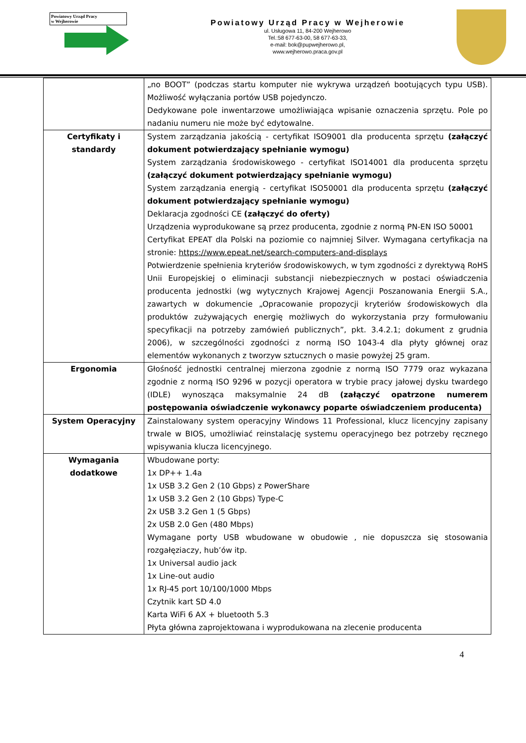Powiatowy Urząd Pracy
w Wejherowie
Powiatowy Urząd Pracy w Wejherowie
ul. Usługowa 11, 84-200 Wejherowo
Tel.:58 677-63-00, 58 677-63-33,
e-mail: bok@pupwejherowo.pl,
www.wejherowo.praca.gov.pl
| | „no BOOT” (podczas startu komputer nie wykrywa urządzeń bootujących typu USB). Możliwość wyłączania portów USB pojedynczo. Dedykowane pole inwentarzowe umożliwiająca wpisanie oznaczenia sprzętu. Pole po nadaniu numeru nie może być edytowalne. |
| Certyfikaty i standardy | System zarządzania jakością - certyfikat ISO9001 dla producenta sprzętu (załączyć dokument potwierdzający spełnianie wymogu) System zarządzania środowiskowego - certyfikat ISO14001 dla producenta sprzętu (załączyć dokument potwierdzający spełnianie wymogu) System zarządzania energią - certyfikat ISO50001 dla producenta sprzętu (załączyć dokument potwierdzający spełnianie wymogu) Deklaracja zgodności CE (załączyć do oferty) Urządzenia wyprodukowane są przez producenta, zgodnie z normą PN-EN ISO 50001 Certyfikat EPEAT dla Polski na poziomie co najmniej Silver. Wymagana certyfikacja na stronie: https://www.epeat.net/search-computers-and-displays Potwierdzenie spełnienia kryteriów środowiskowych, w tym zgodności z dyrektywą RoHS Unii Europejskiej o eliminacji substancji niebezpiecznych w postaci oświadczenia producenta jednostki (wg wytycznych Krajowej Agencji Poszanowania Energii S.A., zawartych w dokumencie „Opracowanie propozycji kryteriów środowiskowych dla produktów zużywających energię możliwych do wykorzystania przy formułowaniu specyfikacji na potrzeby zamówień publicznych”, pkt. 3.4.2.1; dokument z grudnia 2006), w szczególności zgodności z normą ISO 1043-4 dla płyty głównej oraz elementów wykonanych z tworzyw sztucznych o masie powyżej 25 gram. |
| Ergonomia | Głośność jednostki centralnej mierzona zgodnie z normą ISO 7779 oraz wykazana zgodnie z normą ISO 9296 w pozycji operatora w trybie pracy jałowej dysku twardego (IDLE) wynosząca maksymalnie 24 dB (załączyć opatrzone numerem postępowania oświadczenie wykonawcy poparte oświadczeniem producenta) |
| System Operacyjny | Zainstalowany system operacyjny Windows 11 Professional, klucz licencyjny zapisany trwale w BIOS, umożliwiać reinstalację systemu operacyjnego bez potrzeby ręcznego wpisywania klucza licencyjnego. |
| Wymagania dodatkowe | Wbudowane porty: 1x DP++ 1.4a 1x USB 3.2 Gen 2 (10 Gbps) z PowerShare 1x USB 3.2 Gen 2 (10 Gbps) Type-C 2x USB 3.2 Gen 1 (5 Gbps) 2x USB 2.0 Gen (480 Mbps) Wymagane porty USB wbudowane w obudowie , nie dopuszcza się stosowania rozgałęziaczy, hub’ów itp. 1x Universal audio jack 1x Line-out audio 1x RJ-45 port 10/100/1000 Mbps Czytnik kart SD 4.0 Karta WiFi 6 AX + bluetooth 5.3 Płyta główna zaprojektowana i wyprodukowana na zlecenie producenta |
4